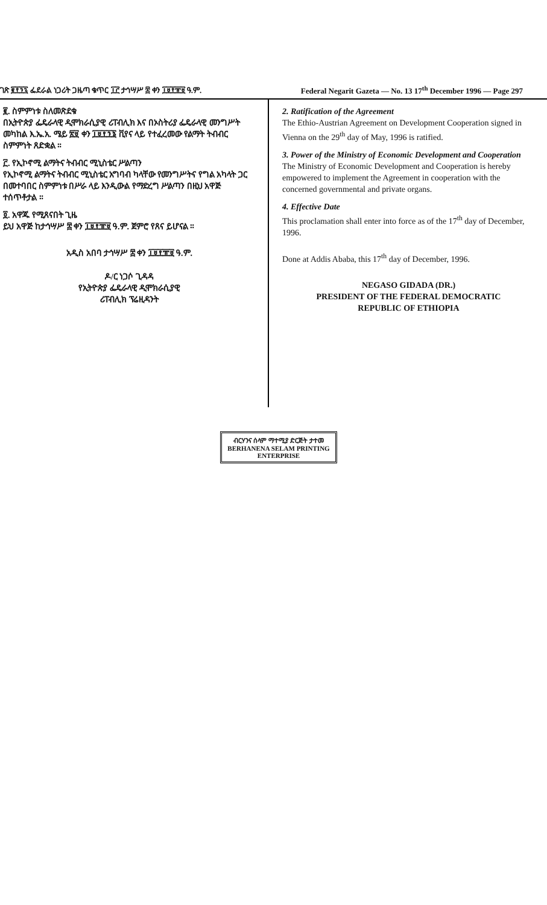ገጽ ፪፻፺፯ ፌደራል ነጋሪት ጋዜጣ ቁጥር ፲፫ ታኅሣሥ ፰ ቀን ፲፱፻፹፱ ዓ.ም. Federal Negarit Gazeta — No. 13 17<sup>th</sup> December 1996 — Page 297
፪. ስምምነቱ ስለመጽደቁ
በኢትዮጵያ ፌዴራላዊ ዲሞክራሲያዊ ሪፐብሊክ እና በኦስትሪያ ፌዴራላዊ መንግሥት መካከል እ.ኤ.አ. ሜይ ፳፱ ቀን ፲፱፻፺፮ ቪየና ላይ የተፈረመው የልማት ትብብር ስምምነት ጸድቋል ።
፫. የኢኮኖሚ ልማትና ትብብር ሚኒስቴር ሥልጣን
የኢኮኖሚ ልማትና ትብብር ሚኒስቴር አግባብ ካላቸው የመንግሥትና የግል አካላት ጋር በመተባበር ስምምነቱ በሥራ ላይ እንዲውል የማድረግ ሥልጣን በዚህ አዋጅ ተሰጥቶታል ።
፬. አዋጁ የሚጸናበት ጊዜ
ይህ አዋጅ ከታኅሣሥ ፰ ቀን ፲፱፻፹፱ ዓ.ም. ጀምሮ የጸና ይሆናል ።
አዲስ አበባ ታኅሣሥ ፰ ቀን ፲፱፻፹፱ ዓ.ም.
ዶ/ር ነጋሶ ጊዳዳ
የኢትዮጵያ ፌዴራላዊ ዲሞክራሲያዊ
ሪፐብሊክ ፕሬዚዳንት
2. Ratification of the Agreement
The Ethio-Austrian Agreement on Development Cooperation signed in Vienna on the 29<sup>th</sup> day of May, 1996 is ratified.
3. Power of the Ministry of Economic Development and Cooperation
The Ministry of Economic Development and Cooperation is hereby empowered to implement the Agreement in cooperation with the concerned governmental and private organs.
4. Effective Date
This proclamation shall enter into force as of the 17<sup>th</sup> day of December, 1996.
Done at Addis Ababa, this 17<sup>th</sup> day of December, 1996.
NEGASO GIDADA (DR.)
PRESIDENT OF THE FEDERAL DEMOCRATIC
REPUBLIC OF ETHIOPIA
ብርሃንና ሰላም ማተሚያ ድርጅት ታተመ
BERHANENA SELAM PRINTING ENTERPRISE